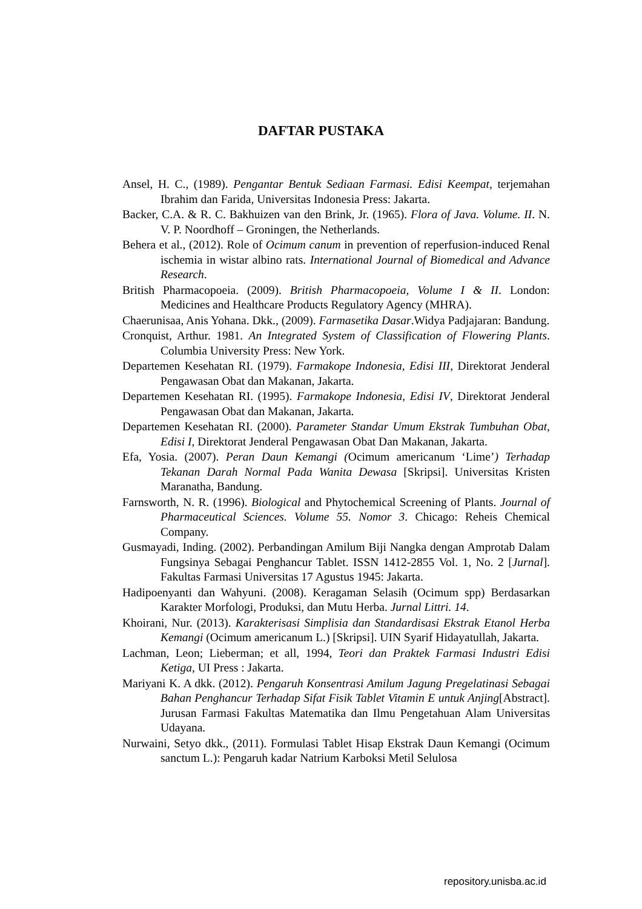DAFTAR PUSTAKA
Ansel, H. C., (1989). Pengantar Bentuk Sediaan Farmasi. Edisi Keempat, terjemahan Ibrahim dan Farida, Universitas Indonesia Press: Jakarta.
Backer, C.A. & R. C. Bakhuizen van den Brink, Jr. (1965). Flora of Java. Volume. II. N. V. P. Noordhoff – Groningen, the Netherlands.
Behera et al., (2012). Role of Ocimum canum in prevention of reperfusion-induced Renal ischemia in wistar albino rats. International Journal of Biomedical and Advance Research.
British Pharmacopoeia. (2009). British Pharmacopoeia, Volume I & II. London: Medicines and Healthcare Products Regulatory Agency (MHRA).
Chaerunisaa, Anis Yohana. Dkk., (2009). Farmasetika Dasar.Widya Padjajaran: Bandung.
Cronquist, Arthur. 1981. An Integrated System of Classification of Flowering Plants. Columbia University Press: New York.
Departemen Kesehatan RI. (1979). Farmakope Indonesia, Edisi III, Direktorat Jenderal Pengawasan Obat dan Makanan, Jakarta.
Departemen Kesehatan RI. (1995). Farmakope Indonesia, Edisi IV, Direktorat Jenderal Pengawasan Obat dan Makanan, Jakarta.
Departemen Kesehatan RI. (2000). Parameter Standar Umum Ekstrak Tumbuhan Obat, Edisi I, Direktorat Jenderal Pengawasan Obat Dan Makanan, Jakarta.
Efa, Yosia. (2007). Peran Daun Kemangi (Ocimum americanum ‘Lime’) Terhadap Tekanan Darah Normal Pada Wanita Dewasa [Skripsi]. Universitas Kristen Maranatha, Bandung.
Farnsworth, N. R. (1996). Biological and Phytochemical Screening of Plants. Journal of Pharmaceutical Sciences. Volume 55. Nomor 3. Chicago: Reheis Chemical Company.
Gusmayadi, Inding. (2002). Perbandingan Amilum Biji Nangka dengan Amprotab Dalam Fungsinya Sebagai Penghancur Tablet. ISSN 1412-2855 Vol. 1, No. 2 [Jurnal]. Fakultas Farmasi Universitas 17 Agustus 1945: Jakarta.
Hadipoenyanti dan Wahyuni. (2008). Keragaman Selasih (Ocimum spp) Berdasarkan Karakter Morfologi, Produksi, dan Mutu Herba. Jurnal Littri. 14.
Khoirani, Nur. (2013). Karakterisasi Simplisia dan Standardisasi Ekstrak Etanol Herba Kemangi (Ocimum americanum L.) [Skripsi]. UIN Syarif Hidayatullah, Jakarta.
Lachman, Leon; Lieberman; et all, 1994, Teori dan Praktek Farmasi Industri Edisi Ketiga, UI Press : Jakarta.
Mariyani K. A dkk. (2012). Pengaruh Konsentrasi Amilum Jagung Pregelatinasi Sebagai Bahan Penghancur Terhadap Sifat Fisik Tablet Vitamin E untuk Anjing[Abstract]. Jurusan Farmasi Fakultas Matematika dan Ilmu Pengetahuan Alam Universitas Udayana.
Nurwaini, Setyo dkk., (2011). Formulasi Tablet Hisap Ekstrak Daun Kemangi (Ocimum sanctum L.): Pengaruh kadar Natrium Karboksi Metil Selulosa
repository.unisba.ac.id